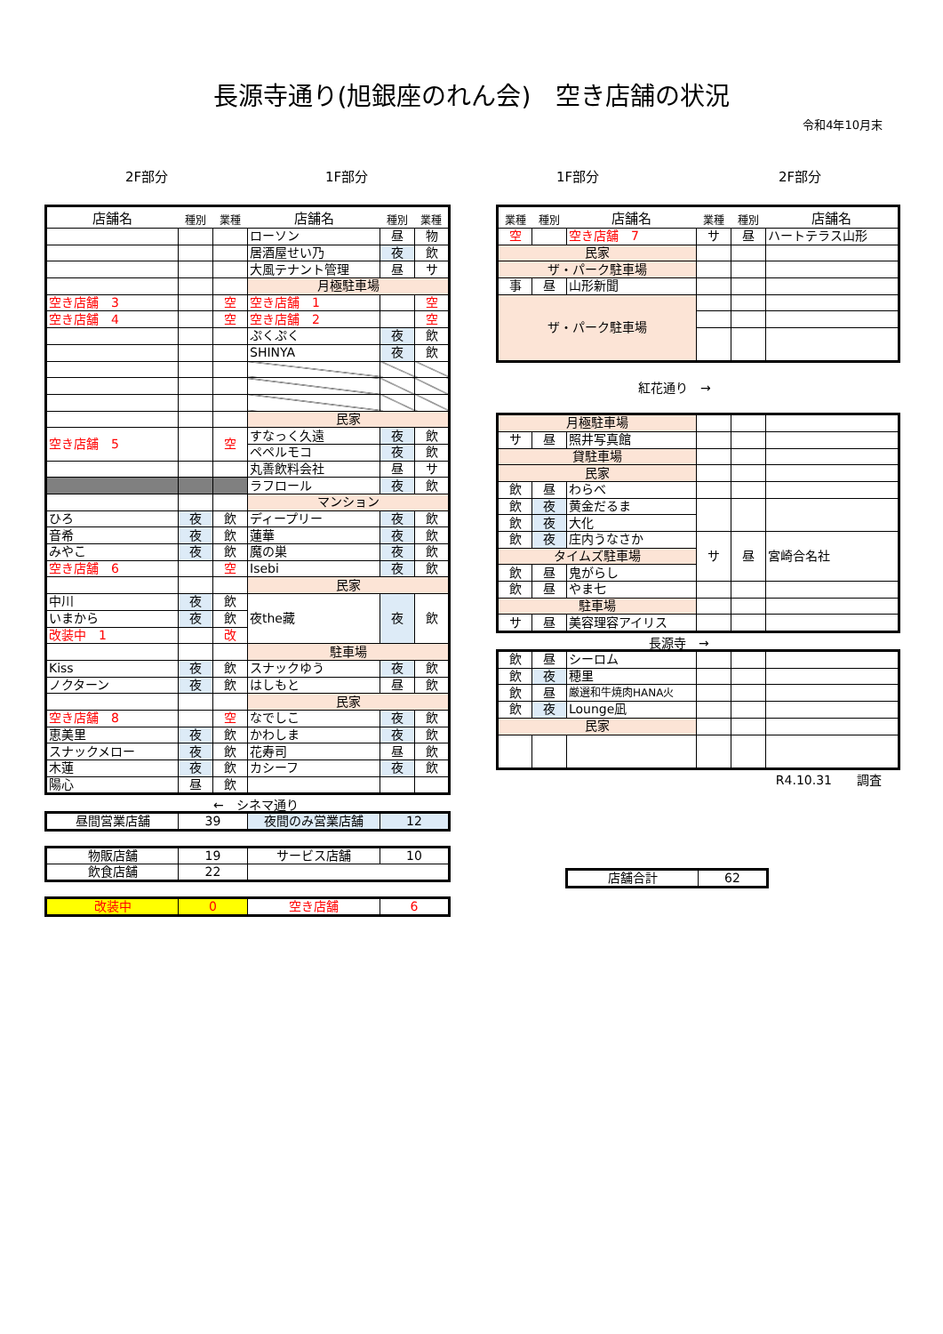長源寺通り(旭銀座のれん会)　空き店舗の状況
令和4年10月末
2F部分 1F部分 1F部分 2F部分
| 店舗名 | 種別 | 業種 | 店舗名 | 種別 | 業種 |
| --- | --- | --- | --- | --- | --- |
| | | | ローソン | 昼 | 物 |
| | | | 居酒屋せい乃 | 夜 | 飲 |
| | | | 大風テナント管理 | 昼 | サ |
| | | | 月極駐車場 | | |
| 空き店舗 3 | | 空 | 空き店舗 1 | | 空 |
| 空き店舗 4 | | 空 | 空き店舗 2 | | 空 |
| | | | ぷくぷく | 夜 | 飲 |
| | | | SHINYA | 夜 | 飲 |
| | | | 民家 | | |
| 空き店舗 5 | | 空 | すなっく久遠 | 夜 | 飲 |
| | | | ペペルモコ | 夜 | 飲 |
| | | | 丸善飲料会社 | 昼 | サ |
| | | | ラフロール | 夜 | 飲 |
| | | | マンション | | |
| ひろ | 夜 | 飲 | ディープリー | 夜 | 飲 |
| 音希 | 夜 | 飲 | 蓮華 | 夜 | 飲 |
| みやこ | 夜 | 飲 | 魔の巣 | 夜 | 飲 |
| 空き店舗 6 | | 空 | Isebi | 夜 | 飲 |
| | | | 民家 | | |
| 中川 | 夜 | 飲 | 夜the藏 | 夜 | 飲 |
| いまから | 夜 | 飲 | | | |
| 改装中 1 | | 改 | | | |
| | | | 駐車場 | | |
| Kiss | 夜 | 飲 | スナックゆう | 夜 | 飲 |
| ノクターン | 夜 | 飲 | はしもと | 昼 | 飲 |
| | | | 民家 | | |
| 空き店舗 8 | | 空 | なでしこ | 夜 | 飲 |
| 恵美里 | 夜 | 飲 | かわしま | 夜 | 飲 |
| スナックメロー | 夜 | 飲 | 花寿司 | 昼 | 飲 |
| 木蓮 | 夜 | 飲 | カシーフ | 夜 | 飲 |
| 陽心 | 昼 | 飲 | | | |
←　シネマ通り
| 昼間営業店舗 | 39 | 夜間のみ営業店舗 | 12 |
| 物販店舗 | 19 | サービス店舗 | 10 |
| 飲食店舗 | 22 | | |
| 改装中 | 0 | 空き店舗 | 6 |
| 業種 | 種別 | 店舗名 | 業種 | 種別 | 店舗名 |
| --- | --- | --- | --- | --- | --- |
| 空 | | 空き店舗 7 | サ | 昼 | ハートテラス山形 |
| 民家 | | | | | |
| ザ・パーク駐車場 | | | | | |
| 事 | 昼 | 山形新聞 | | | |
| ザ・パーク駐車場 | | | | | |
紅花通り　→
| 月極駐車場 | | | | | |
| サ | 昼 | 照井写真館 | | | |
| 貸駐車場 | | | | | |
| 民家 | | | | | |
| 飲 | 昼 | わらべ | | | |
| 飲 | 夜 | 黄金だるま | | | |
| 飲 | 夜 | 大化 | | | |
| 飲 | 夜 | 庄内うなさか | サ | 昼 | 宮崎合名社 |
| タイムズ駐車場 | | | | | |
| 飲 | 昼 | 鬼がらし | | | |
| 飲 | 昼 | やま七 | | | |
| 駐車場 | | | | | |
| サ | 昼 | 美容理容アイリス | | | |
長源寺　→
| 飲 | 昼 | シーロム | | | |
| 飲 | 夜 | 穂里 | | | |
| 飲 | 昼 | 厳選和牛焼肉HANA火 | | | |
| 飲 | 夜 | Lounge凪 | | | |
| 民家 | | | | | |
R4.10.31　　調査
| 店舗合計 | 62 |